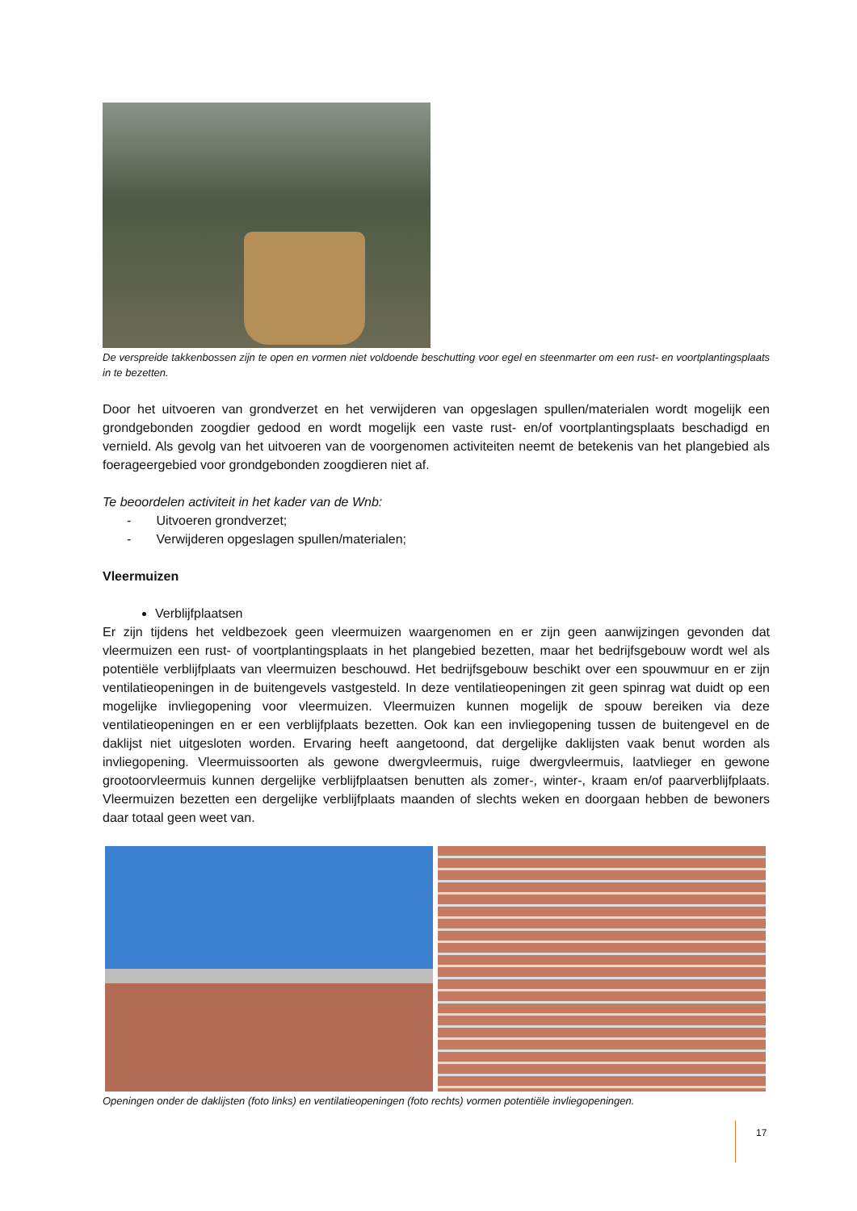De verspreide takkenbossen zijn te open en vormen niet voldoende beschutting voor egel en steenmarter om een rust- en voortplantingsplaats in te bezetten.
Door het uitvoeren van grondverzet en het verwijderen van opgeslagen spullen/materialen wordt mogelijk een grondgebonden zoogdier gedood en wordt mogelijk een vaste rust- en/of voortplantingsplaats beschadigd en vernield. Als gevolg van het uitvoeren van de voorgenomen activiteiten neemt de betekenis van het plangebied als foerageergebied voor grondgebonden zoogdieren niet af.
Te beoordelen activiteit in het kader van de Wnb:
- Uitvoeren grondverzet;
- Verwijderen opgeslagen spullen/materialen;
Vleermuizen
Verblijfplaatsen
Er zijn tijdens het veldbezoek geen vleermuizen waargenomen en er zijn geen aanwijzingen gevonden dat vleermuizen een rust- of voortplantingsplaats in het plangebied bezetten, maar het bedrijfsgebouw wordt wel als potentiële verblijfplaats van vleermuizen beschouwd. Het bedrijfsgebouw beschikt over een spouwmuur en er zijn ventilatieopeningen in de buitengevels vastgesteld. In deze ventilatieopeningen zit geen spinrag wat duidt op een mogelijke invliegopening voor vleermuizen. Vleermuizen kunnen mogelijk de spouw bereiken via deze ventilatieopeningen en er een verblijfplaats bezetten. Ook kan een invliegopening tussen de buitengevel en de daklijst niet uitgesloten worden. Ervaring heeft aangetoond, dat dergelijke daklijsten vaak benut worden als invliegopening. Vleermuissoorten als gewone dwergvleermuis, ruige dwergvleermuis, laatvlieger en gewone grootoorvleermuis kunnen dergelijke verblijfplaatsen benutten als zomer-, winter-, kraam en/of paarverblijfplaats. Vleermuizen bezetten een dergelijke verblijfplaats maanden of slechts weken en doorgaan hebben de bewoners daar totaal geen weet van.
Openingen onder de daklijsten (foto links) en ventilatieopeningen (foto rechts) vormen potentiële invliegopeningen.
17